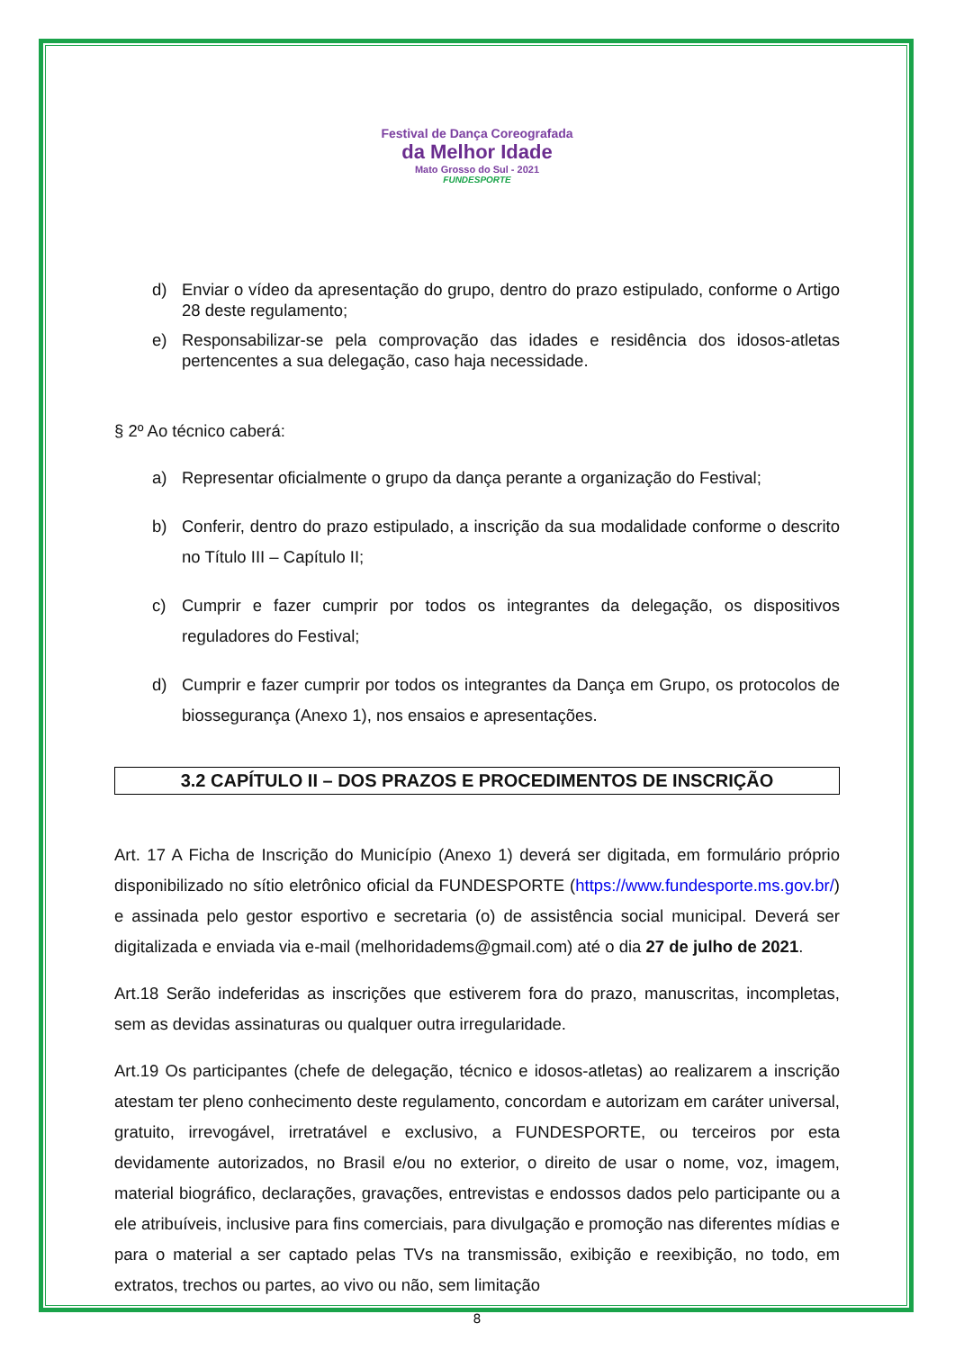Festival de Dança Coreografada
da Melhor Idade
Mato Grosso do Sul - 2021
FUNDESPORTE
d) Enviar o vídeo da apresentação do grupo, dentro do prazo estipulado, conforme o Artigo 28 deste regulamento;
e) Responsabilizar-se pela comprovação das idades e residência dos idosos-atletas pertencentes a sua delegação, caso haja necessidade.
§ 2º Ao técnico caberá:
a) Representar oficialmente o grupo da dança perante a organização do Festival;
b) Conferir, dentro do prazo estipulado, a inscrição da sua modalidade conforme o descrito no Título III – Capítulo II;
c) Cumprir e fazer cumprir por todos os integrantes da delegação, os dispositivos reguladores do Festival;
d) Cumprir e fazer cumprir por todos os integrantes da Dança em Grupo, os protocolos de biossegurança (Anexo 1), nos ensaios e apresentações.
3.2 CAPÍTULO II – DOS PRAZOS E PROCEDIMENTOS DE INSCRIÇÃO
Art. 17 A Ficha de Inscrição do Município (Anexo 1) deverá ser digitada, em formulário próprio disponibilizado no sítio eletrônico oficial da FUNDESPORTE (https://www.fundesporte.ms.gov.br/) e assinada pelo gestor esportivo e secretaria (o) de assistência social municipal. Deverá ser digitalizada e enviada via e-mail (melhoridadems@gmail.com) até o dia 27 de julho de 2021.
Art.18 Serão indeferidas as inscrições que estiverem fora do prazo, manuscritas, incompletas, sem as devidas assinaturas ou qualquer outra irregularidade.
Art.19 Os participantes (chefe de delegação, técnico e idosos-atletas) ao realizarem a inscrição atestam ter pleno conhecimento deste regulamento, concordam e autorizam em caráter universal, gratuito, irrevogável, irretratável e exclusivo, a FUNDESPORTE, ou terceiros por esta devidamente autorizados, no Brasil e/ou no exterior, o direito de usar o nome, voz, imagem, material biográfico, declarações, gravações, entrevistas e endossos dados pelo participante ou a ele atribuíveis, inclusive para fins comerciais, para divulgação e promoção nas diferentes mídias e para o material a ser captado pelas TVs na transmissão, exibição e reexibição, no todo, em extratos, trechos ou partes, ao vivo ou não, sem limitação
8